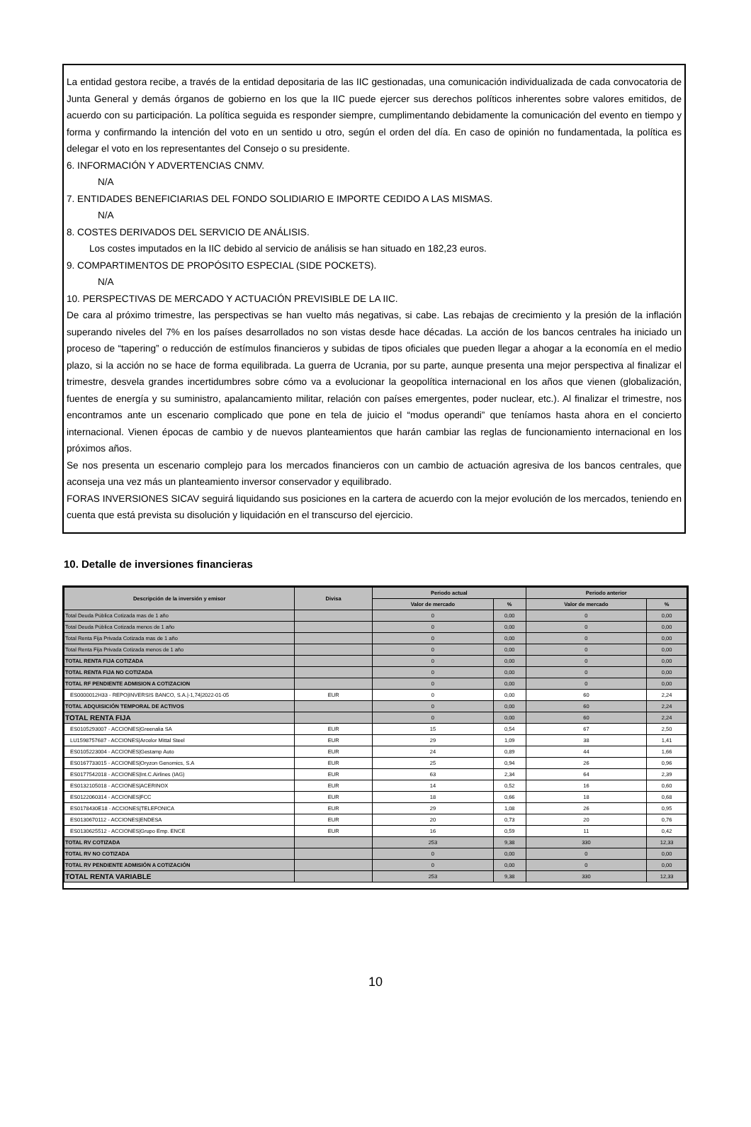La entidad gestora recibe, a través de la entidad depositaria de las IIC gestionadas, una comunicación individualizada de cada convocatoria de Junta General y demás órganos de gobierno en los que la IIC puede ejercer sus derechos políticos inherentes sobre valores emitidos, de acuerdo con su participación. La política seguida es responder siempre, cumplimentando debidamente la comunicación del evento en tiempo y forma y confirmando la intención del voto en un sentido u otro, según el orden del día. En caso de opinión no fundamentada, la política es delegar el voto en los representantes del Consejo o su presidente.
6. INFORMACIÓN Y ADVERTENCIAS CNMV.
N/A
7. ENTIDADES BENEFICIARIAS DEL FONDO SOLIDIARIO E IMPORTE CEDIDO A LAS MISMAS.
N/A
8. COSTES DERIVADOS DEL SERVICIO DE ANÁLISIS.
Los costes imputados en la IIC debido al servicio de análisis se han situado en 182,23 euros.
9. COMPARTIMENTOS DE PROPÓSITO ESPECIAL (SIDE POCKETS).
N/A
10. PERSPECTIVAS DE MERCADO Y ACTUACIÓN PREVISIBLE DE LA IIC.
De cara al próximo trimestre, las perspectivas se han vuelto más negativas, si cabe. Las rebajas de crecimiento y la presión de la inflación superando niveles del 7% en los países desarrollados no son vistas desde hace décadas. La acción de los bancos centrales ha iniciado un proceso de “tapering” o reducción de estímulos financieros y subidas de tipos oficiales que pueden llegar a ahogar a la economía en el medio plazo, si la acción no se hace de forma equilibrada. La guerra de Ucrania, por su parte, aunque presenta una mejor perspectiva al finalizar el trimestre, desvela grandes incertidumbres sobre cómo va a evolucionar la geopolítica internacional en los años que vienen (globalización, fuentes de energía y su suministro, apalancamiento militar, relación con países emergentes, poder nuclear, etc.). Al finalizar el trimestre, nos encontramos ante un escenario complicado que pone en tela de juicio el “modus operandi” que teníamos hasta ahora en el concierto internacional. Vienen épocas de cambio y de nuevos planteamientos que harán cambiar las reglas de funcionamiento internacional en los próximos años.
Se nos presenta un escenario complejo para los mercados financieros con un cambio de actuación agresiva de los bancos centrales, que aconseja una vez más un planteamiento inversor conservador y equilibrado.
FORAS INVERSIONES SICAV seguirá liquidando sus posiciones en la cartera de acuerdo con la mejor evolución de los mercados, teniendo en cuenta que está prevista su disolución y liquidación en el transcurso del ejercicio.
10. Detalle de inversiones financieras
| Descripción de la inversión y emisor | Divisa | Periodo actual | | Periodo anterior | |
| --- | --- | --- | --- | --- | --- |
| | | Valor de mercado | % | Valor de mercado | % |
| Total Deuda Pública Cotizada mas de 1 año | | 0 | 0,00 | 0 | 0,00 |
| Total Deuda Pública Cotizada menos de 1 año | | 0 | 0,00 | 0 | 0,00 |
| Total Renta Fija Privada Cotizada mas de 1 año | | 0 | 0,00 | 0 | 0,00 |
| Total Renta Fija Privada Cotizada menos de 1 año | | 0 | 0,00 | 0 | 0,00 |
| TOTAL RENTA FIJA COTIZADA | | 0 | 0,00 | 0 | 0,00 |
| TOTAL RENTA FIJA NO COTIZADA | | 0 | 0,00 | 0 | 0,00 |
| TOTAL RF PENDIENTE ADMISION A COTIZACION | | 0 | 0,00 | 0 | 0,00 |
| ES0000012H33 - REPO/INVERSIS BANCO, S.A./-1,74/2022-01-05 | EUR | 0 | 0,00 | 60 | 2,24 |
| TOTAL ADQUISICIÓN TEMPORAL DE ACTIVOS | | 0 | 0,00 | 60 | 2,24 |
| TOTAL RENTA FIJA | | 0 | 0,00 | 60 | 2,24 |
| ES0105293007 - ACCIONES/Greenalia SA | EUR | 15 | 0,54 | 67 | 2,50 |
| LU1598757687 - ACCIONES/Arcelor Mittal Steel | EUR | 29 | 1,09 | 38 | 1,41 |
| ES0105223004 - ACCIONES/Gestamp Auto | EUR | 24 | 0,89 | 44 | 1,66 |
| ES0167733015 - ACCIONES/Oryzon Genomics, S.A | EUR | 25 | 0,94 | 26 | 0,96 |
| ES0177542018 - ACCIONES/Int.C.Airlines (IAG) | EUR | 63 | 2,34 | 64 | 2,39 |
| ES0132105018 - ACCIONES/ACERINOX | EUR | 14 | 0,52 | 16 | 0,60 |
| ES0122060314 - ACCIONES/FCC | EUR | 18 | 0,66 | 18 | 0,68 |
| ES0178430E18 - ACCIONES/TELEFONICA | EUR | 29 | 1,08 | 26 | 0,95 |
| ES0130670112 - ACCIONES/ENDESA | EUR | 20 | 0,73 | 20 | 0,76 |
| ES0130625512 - ACCIONES/Grupo Emp. ENCE | EUR | 16 | 0,59 | 11 | 0,42 |
| TOTAL RV COTIZADA | | 253 | 9,38 | 330 | 12,33 |
| TOTAL RV NO COTIZADA | | 0 | 0,00 | 0 | 0,00 |
| TOTAL RV PENDIENTE ADMISIÓN A COTIZACIÓN | | 0 | 0,00 | 0 | 0,00 |
| TOTAL RENTA VARIABLE | | 253 | 9,38 | 330 | 12,33 |
10